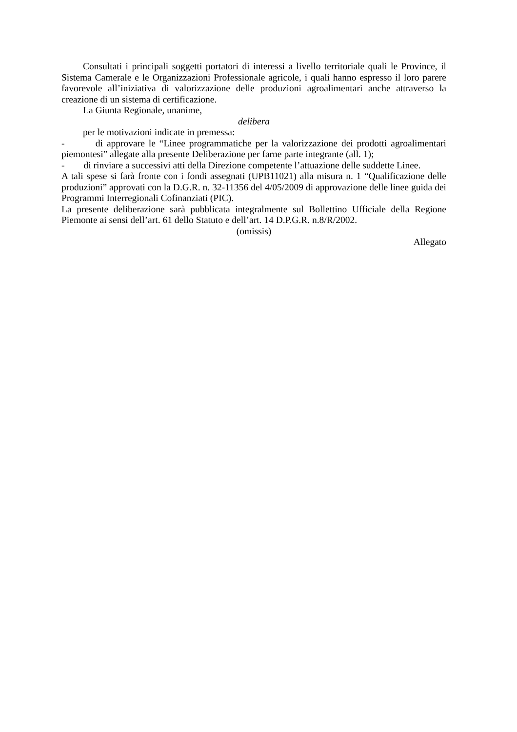Consultati i principali soggetti portatori di interessi a livello territoriale quali le Province, il Sistema Camerale e le Organizzazioni Professionale agricole, i quali hanno espresso il loro parere favorevole all’iniziativa di valorizzazione delle produzioni agroalimentari anche attraverso la creazione di un sistema di certificazione.
La Giunta Regionale, unanime,
delibera
per le motivazioni indicate in premessa:
- di approvare le “Linee programmatiche per la valorizzazione dei prodotti agroalimentari piemontesi” allegate alla presente Deliberazione per farne parte integrante (all. 1);
- di rinviare a successivi atti della Direzione competente l’attuazione delle suddette Linee.
A tali spese si farà fronte con i fondi assegnati (UPB11021) alla misura n. 1 “Qualificazione delle produzioni” approvati con la D.G.R. n. 32-11356 del 4/05/2009 di approvazione delle linee guida dei Programmi Interregionali Cofinanziati (PIC).
La presente deliberazione sarà pubblicata integralmente sul Bollettino Ufficiale della Regione Piemonte ai sensi dell’art. 61 dello Statuto e dell’art. 14 D.P.G.R. n.8/R/2002.
(omissis)
Allegato